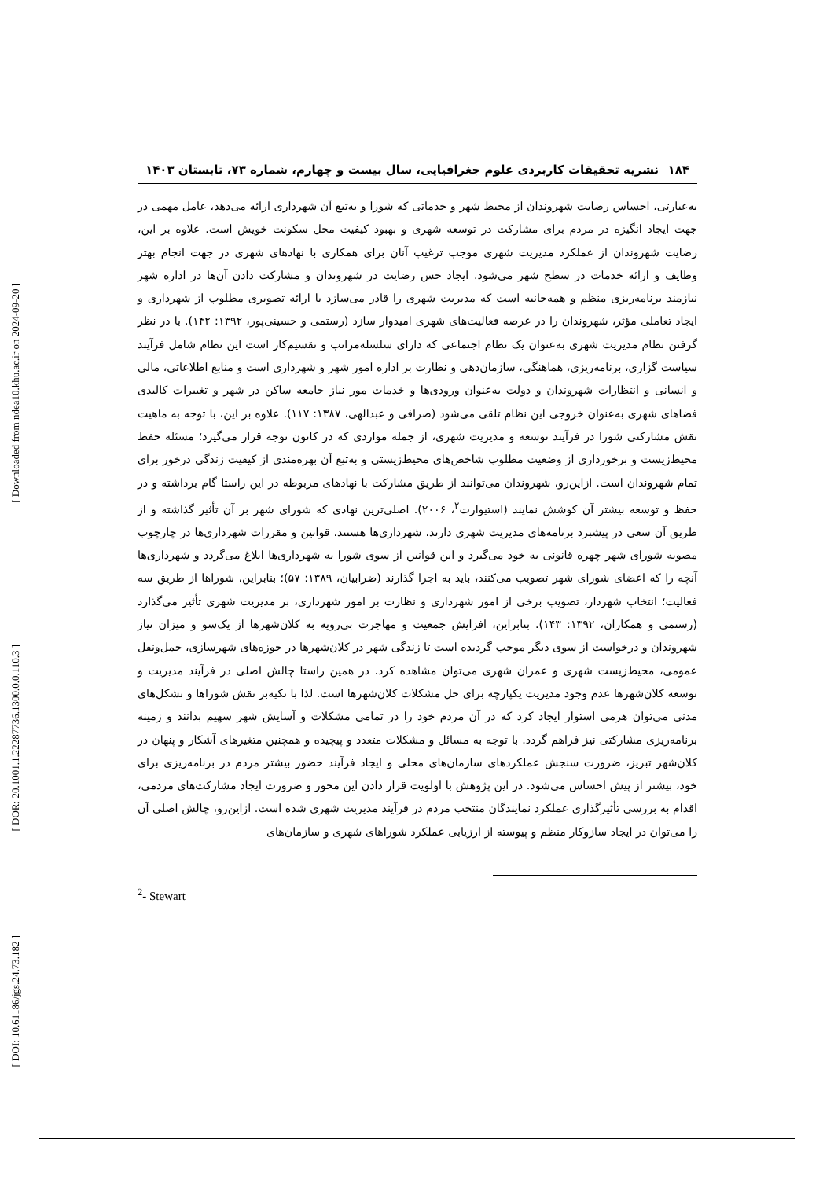[ Downloaded from ndea10.khu.ac.ir on 2024-09-20 ]
[ DOR: 20.1001.1.22287736.1300.0.0.110.3 ]
[ DOI: 10.61186/jgs.24.73.182 ]
۱۸۴ نشریه تحقیقات کاربردی علوم جغرافیایی، سال بیست و چهارم، شماره ۷۳، تابستان ۱۴۰۳
به‌عبارتی، احساس رضایت شهروندان از محیط شهر و خدماتی که شورا و به‌تبع آن شهرداری ارائه می‌دهد، عامل مهمی در جهت ایجاد انگیزه در مردم برای مشارکت در توسعه شهری و بهبود کیفیت محل سکونت خویش است. علاوه بر این، رضایت شهروندان از عملکرد مدیریت شهری موجب ترغیب آنان برای همکاری با نهادهای شهری در جهت انجام بهتر وظایف و ارائه خدمات در سطح شهر می‌شود. ایجاد حس رضایت در شهروندان و مشارکت دادن آن‌ها در اداره شهر نیازمند برنامه‌ریزی منظم و همه‌جانبه است که مدیریت شهری را قادر می‌سازد با ارائه تصویری مطلوب از شهرداری و ایجاد تعاملی مؤثر، شهروندان را در عرصه فعالیت‌های شهری امیدوار سازد (رستمی و حسینی‌پور، ۱۳۹۲: ۱۴۲). با در نظر گرفتن نظام مدیریت شهری به‌عنوان یک نظام اجتماعی که دارای سلسله‌مراتب و تقسیم‌کار است این نظام شامل فرآیند سیاست گزاری، برنامه‌ریزی، هماهنگی، سازمان‌دهی و نظارت بر اداره امور شهر و شهرداری است و منابع اطلاعاتی، مالی و انسانی و انتظارات شهروندان و دولت به‌عنوان ورودی‌ها و خدمات مور نیاز جامعه ساکن در شهر و تغییرات کالبدی فضاهای شهری به‌عنوان خروجی این نظام تلقی می‌شود (صرافی و عبدالهی، ۱۳۸۷: ۱۱۷). علاوه بر این، با توجه به ماهیت نقش مشارکتی شورا در فرآیند توسعه و مدیریت شهری، از جمله مواردی که در کانون توجه قرار می‌گیرد؛ مسئله حفظ محیط‌زیست و برخورداری از وضعیت مطلوب شاخص‌های محیط‌زیستی و به‌تبع آن بهره‌مندی از کیفیت زندگی درخور برای تمام شهروندان است. ازاین‌رو، شهروندان می‌توانند از طریق مشارکت با نهادهای مربوطه در این راستا گام برداشته و در حفظ و توسعه بیشتر آن کوشش نمایند (استیوارت<sup>۲</sup>، ۲۰۰۶). اصلی‌ترین نهادی که شورای شهر بر آن تأثیر گذاشته و از طریق آن سعی در پیشبرد برنامه‌های مدیریت شهری دارند، شهرداری‌ها هستند. قوانین و مقررات شهرداری‌ها در چارچوب مصوبه شورای شهر چهره قانونی به خود می‌گیرد و این قوانین از سوی شورا به شهرداری‌ها ابلاغ می‌گردد و شهرداری‌ها آنچه را که اعضای شورای شهر تصویب می‌کنند، باید به اجرا گذارند (ضرابیان، ۱۳۸۹: ۵۷)؛ بنابراین، شوراها از طریق سه فعالیت؛ انتخاب شهردار، تصویب برخی از امور شهرداری و نظارت بر امور شهرداری، بر مدیریت شهری تأثیر می‌گذارد (رستمی و همکاران، ۱۳۹۲: ۱۴۳). بنابراین، افزایش جمعیت و مهاجرت بی‌رویه به کلان‌شهرها از یک‌سو و میزان نیاز شهروندان و درخواست از سوی دیگر موجب گردیده است تا زندگی شهر در کلان‌شهرها در حوزه‌های شهرسازی، حمل‌ونقل عمومی، محیط‌زیست شهری و عمران شهری می‌توان مشاهده کرد. در همین راستا چالش اصلی در فرآیند مدیریت و توسعه کلان‌شهرها عدم وجود مدیریت یکپارچه برای حل مشکلات کلان‌شهرها است. لذا با تکیه‌بر نقش شوراها و تشکل‌های مدنی می‌توان هرمی استوار ایجاد کرد که در آن مردم خود را در تمامی مشکلات و آسایش شهر سهیم بدانند و زمینه برنامه‌ریزی مشارکتی نیز فراهم گردد. با توجه به مسائل و مشکلات متعدد و پیچیده و همچنین متغیرهای آشکار و پنهان در کلان‌شهر تبریز، ضرورت سنجش عملکردهای سازمان‌های محلی و ایجاد فرآیند حضور بیشتر مردم در برنامه‌ریزی برای خود، بیشتر از پیش احساس می‌شود. در این پژوهش با اولویت قرار دادن این محور و ضرورت ایجاد مشارکت‌های مردمی، اقدام به بررسی تأثیرگذاری عملکرد نمایندگان منتخب مردم در فرآیند مدیریت شهری شده است. ازاین‌رو، چالش اصلی آن را می‌توان در ایجاد سازوکار منظم و پیوسته از ارزیابی عملکرد شوراهای شهری و سازمان‌های
<sup>2</sup>- Stewart